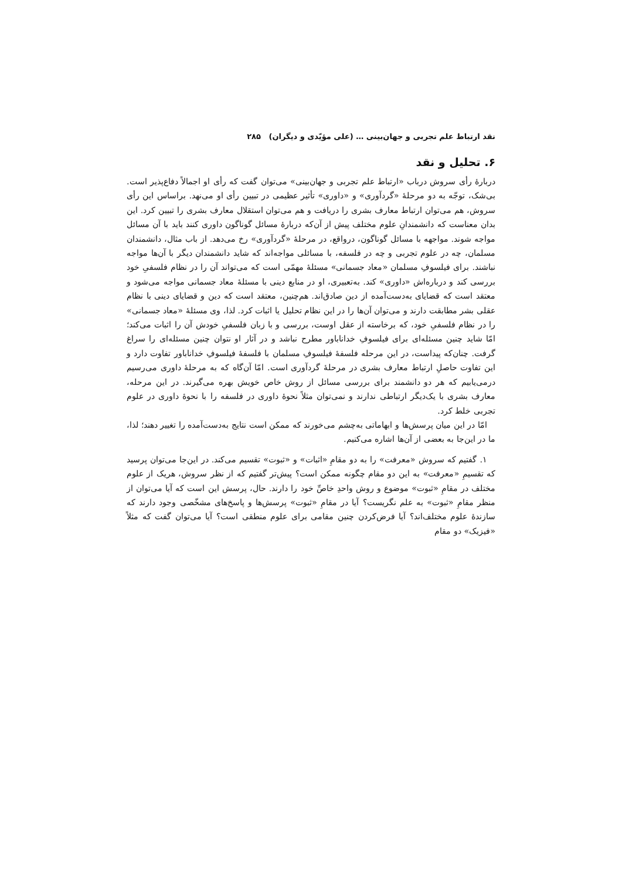نقد ارتباط علم تجربی و جهان‌بینی … (علی مؤیّدی و دیگران) ۲۸۵
۶. تحلیل و نقد
دربارهٔ رأی سروش درباب «ارتباط علم تجربی و جهان‌بینی» می‌توان گفت که رأی او اجمالاً دفاع‌پذیر است. بی‌شک، توجّه به دو مرحلهٔ «گردآوری» و «داوری» تأثیر عظیمی در تبیین رأی او می‌نهد. براساس این رأی سروش، هم می‌توان ارتباط معارف بشری را دریافت و هم می‌توان استقلال معارف بشری را تبیین کرد. این بدان معناست که دانشمندانِ علوم مختلف پیش از آن‌که دربارهٔ مسائل گوناگون داوری کنند باید با آن مسائل مواجه شوند. مواجهه با مسائل گوناگون، درواقع، در مرحلهٔ «گردآوری» رخ می‌دهد. از باب مثال، دانشمندان مسلمان، چه در علوم تجربی و چه در فلسفه، با مسائلی مواجه‌اند که شاید دانشمندان دیگر با آن‌ها مواجه نباشند. برای فیلسوفِ مسلمان «معاد جسمانی» مسئلهٔ مهمّی است که می‌تواند آن را در نظام فلسفیِ خود بررسی کند و درباره‌اش «داوری» کند. به‌تعبیری، او در منابع دینی با مسئلهٔ معاد جسمانی مواجه می‌شود و معتقد است که قضایای به‌دست‌آمده از دین صادق‌اند. هم‌چنین، معتقد است که دین و قضایای دینی با نظام عقلی بشر مطابقت دارند و می‌توان آن‌ها را در این نظام تحلیل یا اثبات کرد. لذا، وی مسئلهٔ «معاد جسمانی» را در نظام فلسفیِ خود، که برخاسته از عقل اوست، بررسی و با زبان فلسفیِ خودش آن را اثبات می‌کند؛ امّا شاید چنین مسئله‌ای برای فیلسوفِ خداناباور مطرح نباشد و در آثار او نتوان چنین مسئله‌ای را سراغ گرفت. چنان‌که پیداست، در این مرحله فلسفهٔ فیلسوفِ مسلمان با فلسفهٔ فیلسوفِ خداناباور تفاوت دارد و این تفاوت حاصلِ ارتباط معارف بشری در مرحلهٔ گردآوری است. امّا آن‌گاه که به مرحلهٔ داوری می‌رسیم درمی‌یابیم که هر دو دانشمند برای بررسی مسائل از روش خاص خویش بهره می‌گیرند. در این مرحله، معارف بشری با یک‌دیگر ارتباطی ندارند و نمی‌توان مثلاً نحوهٔ داوری در فلسفه را با نحوهٔ داوری در علوم تجربی خلط کرد.
امّا در این میان پرسش‌ها و ابهاماتی به‌چشم می‌خورند که ممکن است نتایج به‌دست‌آمده را تغییر دهند؛ لذا، ما در این‌جا به بعضی از آن‌ها اشاره می‌کنیم.
۱. گفتیم که سروش «معرفت» را به دو مقامِ «اثبات» و «ثبوت» تقسیم می‌کند. در این‌جا می‌توان پرسید که تقسیمِ «معرفت» به این دو مقام چگونه ممکن است؟ پیش‌تر گفتیم که از نظر سروش، هریک از علوم مختلف در مقامِ «ثبوت» موضوع و روش واحدِ خاصِّ خود را دارند. حال، پرسش این است که آیا می‌توان از منظر مقامِ «ثبوت» به علم نگریست؟ آیا در مقامِ «ثبوت» پرسش‌ها و پاسخ‌های مشخّصی وجود دارند که سازندهٔ علوم مختلف‌اند؟ آیا فرض‌کردن چنین مقامی برای علوم منطقی است؟ آیا می‌توان گفت که مثلاً «فیزیک» دو مقام